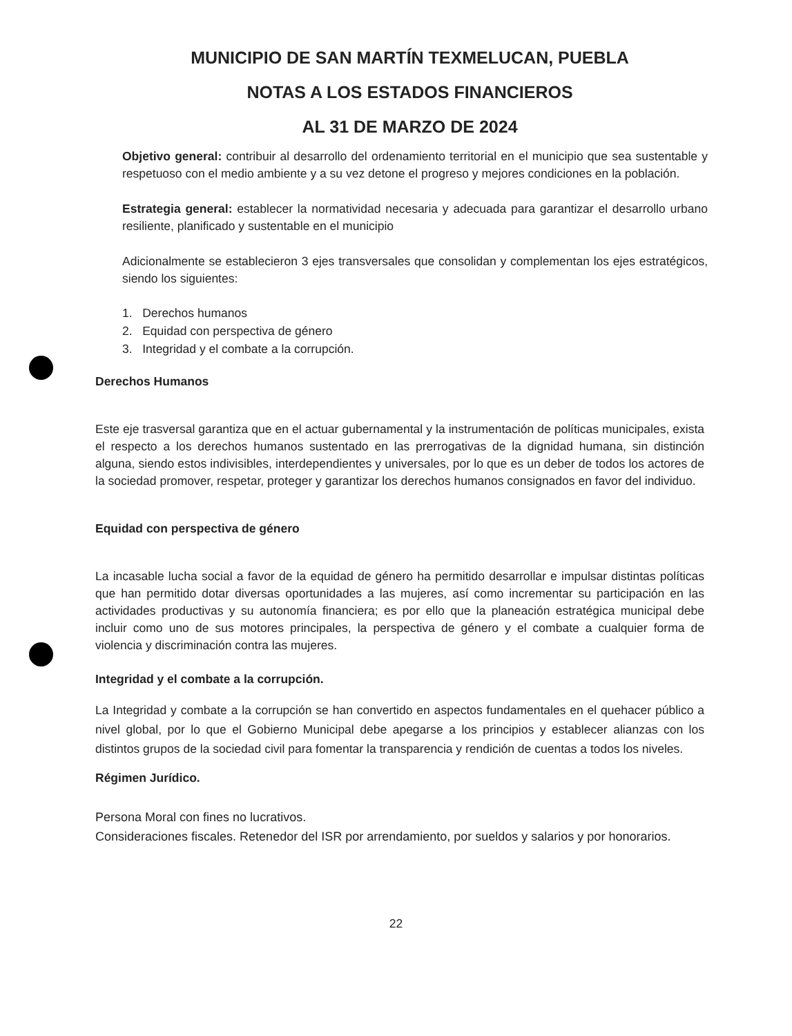MUNICIPIO DE SAN MARTÍN TEXMELUCAN, PUEBLA
NOTAS A LOS ESTADOS FINANCIEROS
AL 31 DE MARZO DE 2024
Objetivo general: contribuir al desarrollo del ordenamiento territorial en el municipio que sea sustentable y respetuoso con el medio ambiente y a su vez detone el progreso y mejores condiciones en la población.
Estrategia general: establecer la normatividad necesaria y adecuada para garantizar el desarrollo urbano resiliente, planificado y sustentable en el municipio
Adicionalmente se establecieron 3 ejes transversales que consolidan y complementan los ejes estratégicos, siendo los siguientes:
1. Derechos humanos
2. Equidad con perspectiva de género
3. Integridad y el combate a la corrupción.
Derechos Humanos
Este eje trasversal garantiza que en el actuar gubernamental y la instrumentación de políticas municipales, exista el respecto a los derechos humanos sustentado en las prerrogativas de la dignidad humana, sin distinción alguna, siendo estos indivisibles, interdependientes y universales, por lo que es un deber de todos los actores de la sociedad promover, respetar, proteger y garantizar los derechos humanos consignados en favor del individuo.
Equidad con perspectiva de género
La incasable lucha social a favor de la equidad de género ha permitido desarrollar e impulsar distintas políticas que han permitido dotar diversas oportunidades a las mujeres, así como incrementar su participación en las actividades productivas y su autonomía financiera; es por ello que la planeación estratégica municipal debe incluir como uno de sus motores principales, la perspectiva de género y el combate a cualquier forma de violencia y discriminación contra las mujeres.
Integridad y el combate a la corrupción.
La Integridad y combate a la corrupción se han convertido en aspectos fundamentales en el quehacer público a nivel global, por lo que el Gobierno Municipal debe apegarse a los principios y establecer alianzas con los distintos grupos de la sociedad civil para fomentar la transparencia y rendición de cuentas a todos los niveles.
Régimen Jurídico.
Persona Moral con fines no lucrativos.
Consideraciones fiscales. Retenedor del ISR por arrendamiento, por sueldos y salarios y por honorarios.
22